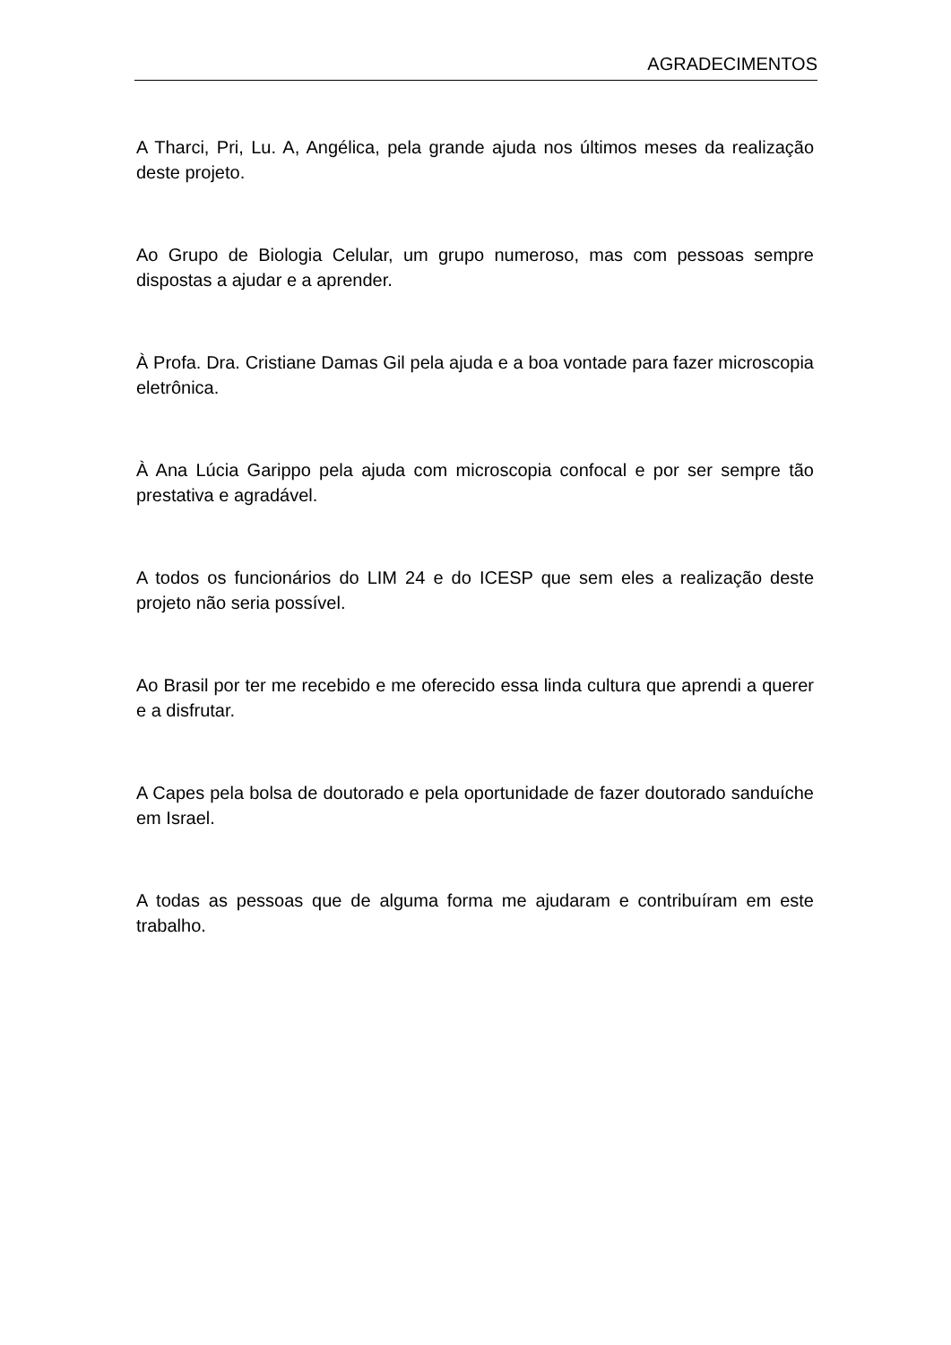AGRADECIMENTOS
A Tharci, Pri, Lu. A, Angélica, pela grande ajuda nos últimos meses da realização deste projeto.
Ao Grupo de Biologia Celular, um grupo numeroso, mas com pessoas sempre dispostas a ajudar e a aprender.
À Profa. Dra. Cristiane Damas Gil pela ajuda e a boa vontade para fazer microscopia eletrônica.
À Ana Lúcia Garippo pela ajuda com microscopia confocal e por ser sempre tão prestativa e agradável.
A todos os funcionários do LIM 24 e do ICESP que sem eles a realização deste projeto não seria possível.
Ao Brasil por ter me recebido e me oferecido essa linda cultura que aprendi a querer e a disfrutar.
A Capes pela bolsa de doutorado e pela oportunidade de fazer doutorado sanduíche em Israel.
A todas as pessoas que de alguma forma me ajudaram e contribuíram em este trabalho.